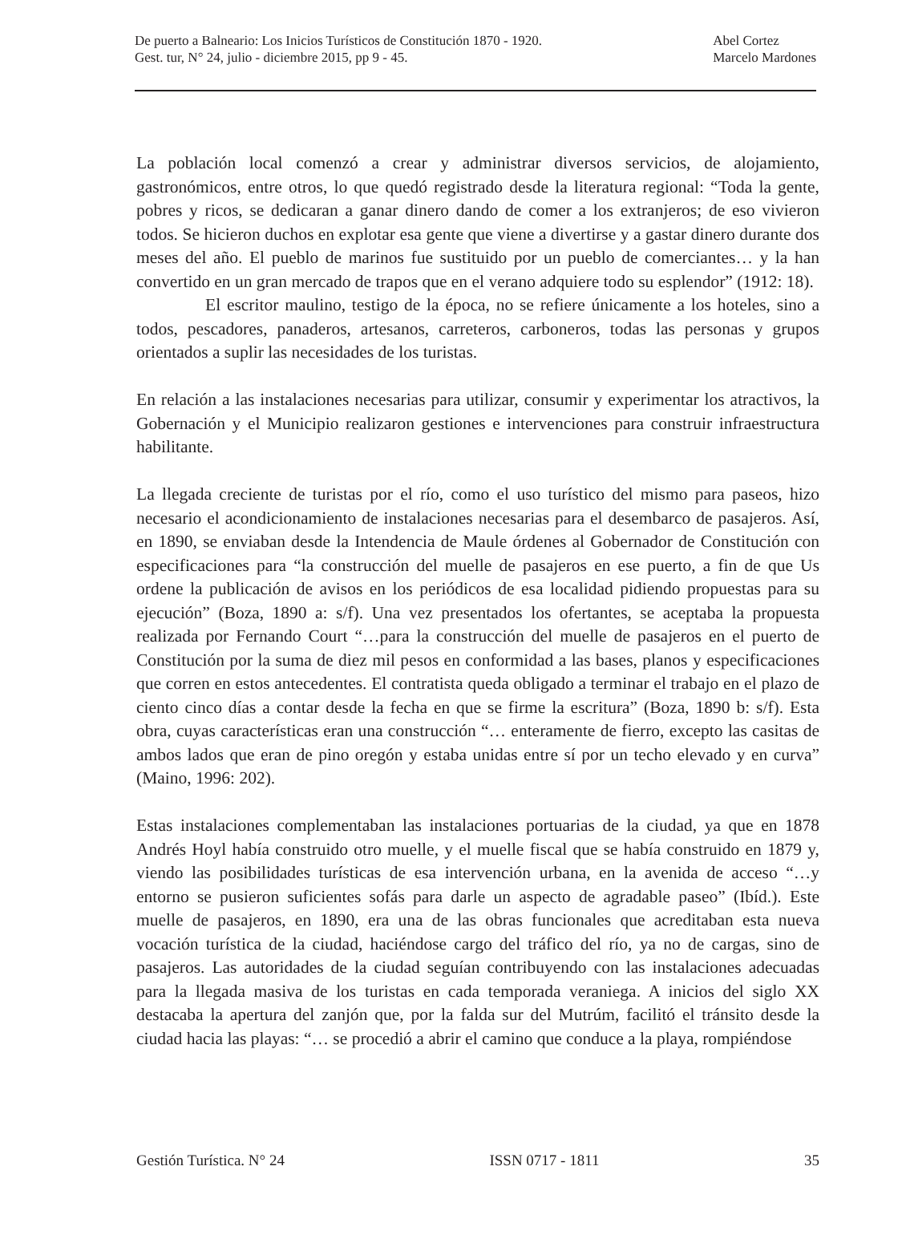De puerto a Balneario: Los Inicios Turísticos de Constitución 1870 - 1920.
Gest. tur, N° 24, julio - diciembre 2015, pp 9 - 45.
Abel Cortez
Marcelo Mardones
La población local comenzó a crear y administrar diversos servicios, de alojamiento, gastronómicos, entre otros, lo que quedó registrado desde la literatura regional: “Toda la gente, pobres y ricos, se dedicaran a ganar dinero dando de comer a los extranjeros; de eso vivieron todos. Se hicieron duchos en explotar esa gente que viene a divertirse y a gastar dinero durante dos meses del año. El pueblo de marinos fue sustituido por un pueblo de comerciantes… y la han convertido en un gran mercado de trapos que en el verano adquiere todo su esplendor” (1912: 18).
El escritor maulino, testigo de la época, no se refiere únicamente a los hoteles, sino a todos, pescadores, panaderos, artesanos, carreteros, carboneros, todas las personas y grupos orientados a suplir las necesidades de los turistas.
En relación a las instalaciones necesarias para utilizar, consumir y experimentar los atractivos, la Gobernación y el Municipio realizaron gestiones e intervenciones para construir infraestructura habilitante.
La llegada creciente de turistas por el río, como el uso turístico del mismo para paseos, hizo necesario el acondicionamiento de instalaciones necesarias para el desembarco de pasajeros. Así, en 1890, se enviaban desde la Intendencia de Maule órdenes al Gobernador de Constitución con especificaciones para “la construcción del muelle de pasajeros en ese puerto, a fin de que Us ordene la publicación de avisos en los periódicos de esa localidad pidiendo propuestas para su ejecución” (Boza, 1890 a: s/f). Una vez presentados los ofertantes, se aceptaba la propuesta realizada por Fernando Court “…para la construcción del muelle de pasajeros en el puerto de Constitución por la suma de diez mil pesos en conformidad a las bases, planos y especificaciones que corren en estos antecedentes. El contratista queda obligado a terminar el trabajo en el plazo de ciento cinco días a contar desde la fecha en que se firme la escritura” (Boza, 1890 b: s/f). Esta obra, cuyas características eran una construcción “… enteramente de fierro, excepto las casitas de ambos lados que eran de pino oregón y estaba unidas entre sí por un techo elevado y en curva” (Maino, 1996: 202).
Estas instalaciones complementaban las instalaciones portuarias de la ciudad, ya que en 1878 Andrés Hoyl había construido otro muelle, y el muelle fiscal que se había construido en 1879 y, viendo las posibilidades turísticas de esa intervención urbana, en la avenida de acceso “…y entorno se pusieron suficientes sofás para darle un aspecto de agradable paseo” (Ibíd.). Este muelle de pasajeros, en 1890, era una de las obras funcionales que acreditaban esta nueva vocación turística de la ciudad, haciéndose cargo del tráfico del río, ya no de cargas, sino de pasajeros. Las autoridades de la ciudad seguían contribuyendo con las instalaciones adecuadas para la llegada masiva de los turistas en cada temporada veraniega. A inicios del siglo XX destacaba la apertura del zanjón que, por la falda sur del Mutrúm, facilitó el tránsito desde la ciudad hacia las playas: “… se procedió a abrir el camino que conduce a la playa, rompiéndose
Gestión Turística. N° 24 ISSN 0717 - 1811 35